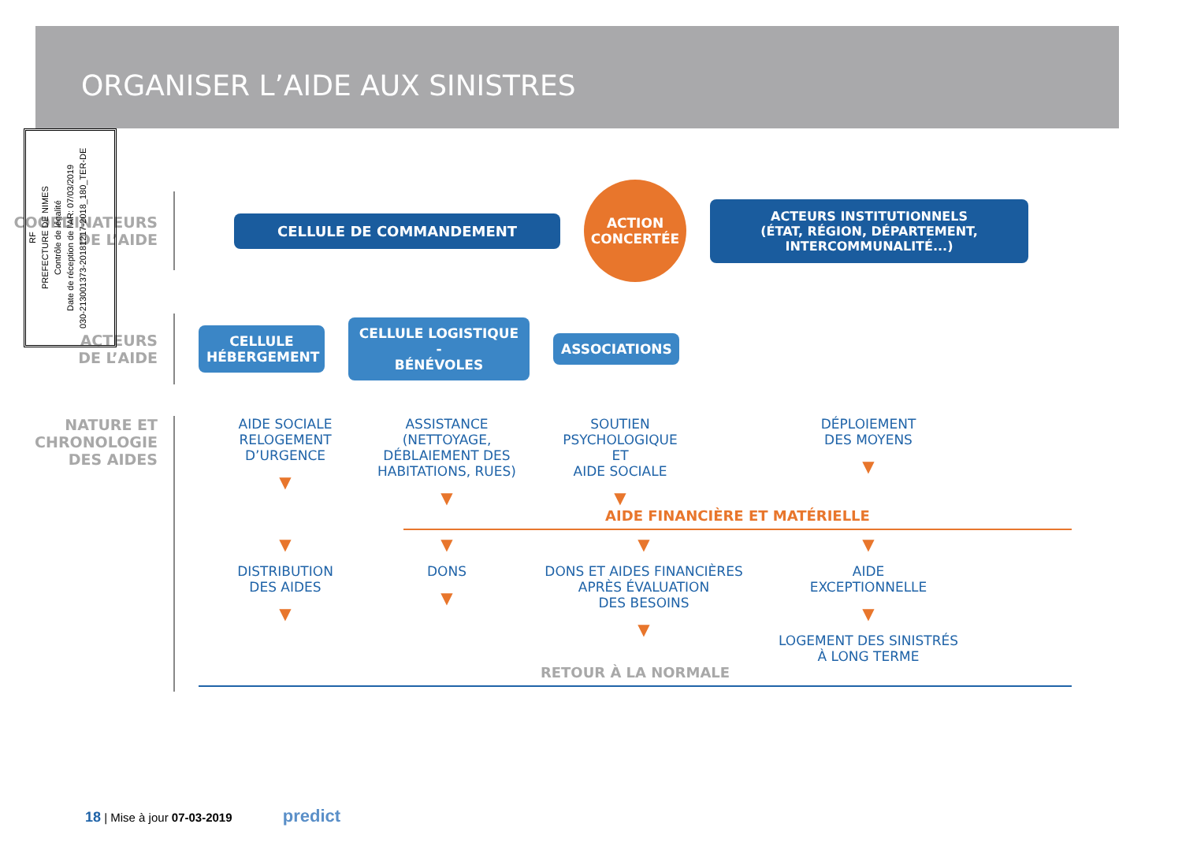ORGANISER L’AIDE AUX SINISTRES
RF
PREFECTURE DE NIMES
Contrôle de légalité
Date de réception de l'AR: 07/03/2019
030-213001373-20181217-2018_180_TER-DE
COORDINATEURS
DE L’AIDE
CELLULE DE COMMANDEMENT
ACTION
CONCERTÉE
ACTEURS INSTITUTIONNELS
(ÉTAT, RÉGION, DÉPARTEMENT, INTERCOMMUNALITÉ...)
ACTEURS
DE L’AIDE
CELLULE
HÉBERGEMENT
CELLULE LOGISTIQUE -
BÉNÉVOLES
ASSOCIATIONS
NATURE ET
CHRONOLOGIE
DES AIDES
AIDE SOCIALE
RELOGEMENT
D’URGENCE
▼
ASSISTANCE
(NETTOYAGE,
DÉBLAIEMENT DES
HABITATIONS, RUES)
▼
SOUTIEN
PSYCHOLOGIQUE
ET
AIDE SOCIALE
▼
DÉPLOIEMENT
DES MOYENS
▼
AIDE FINANCIÈRE ET MATÉRIELLE
▼
DISTRIBUTION
DES AIDES
▼
▼
DONS
▼
▼
DONS ET AIDES FINANCIÈRES
APRÈS ÉVALUATION
DES BESOINS
▼
▼
AIDE
EXCEPTIONNELLE
▼
LOGEMENT DES SINISTRÉS
À LONG TERME
RETOUR À LA NORMALE
18 | Mise à jour 07-03-2019 predict